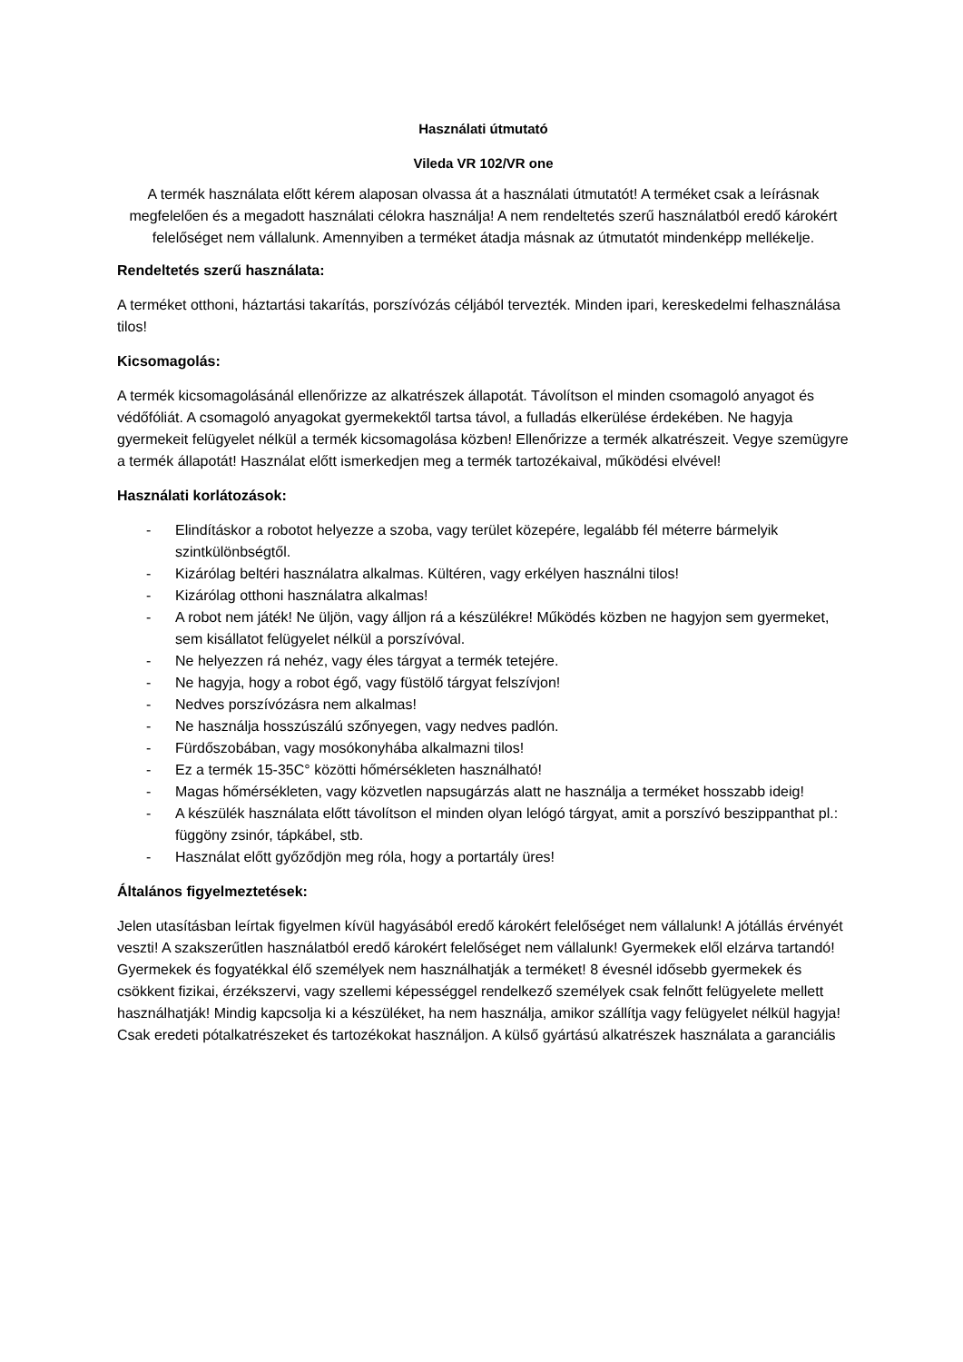Használati útmutató
Vileda VR 102/VR one
A termék használata előtt kérem alaposan olvassa át a használati útmutatót! A terméket csak a leírásnak megfelelően és a megadott használati célokra használja! A nem rendeltetés szerű használatból eredő károkért felelőséget nem vállalunk. Amennyiben a terméket átadja másnak az útmutatót mindenképp mellékelje.
Rendeltetés szerű használata:
A terméket otthoni, háztartási takarítás, porszívózás céljából tervezték. Minden ipari, kereskedelmi felhasználása tilos!
Kicsomagolás:
A termék kicsomagolásánál ellenőrizze az alkatrészek állapotát. Távolítson el minden csomagoló anyagot és védőfóliát. A csomagoló anyagokat gyermekektől tartsa távol, a fulladás elkerülése érdekében. Ne hagyja gyermekeit felügyelet nélkül a termék kicsomagolása közben! Ellenőrizze a termék alkatrészeit. Vegye szemügyre a termék állapotát! Használat előtt ismerkedjen meg a termék tartozékaival, működési elvével!
Használati korlátozások:
- Elindításkor a robotot helyezze a szoba, vagy terület közepére, legalább fél méterre bármelyik szintkülönbségtől.
- Kizárólag beltéri használatra alkalmas. Kültéren, vagy erkélyen használni tilos!
- Kizárólag otthoni használatra alkalmas!
- A robot nem játék! Ne üljön, vagy álljon rá a készülékre! Működés közben ne hagyjon sem gyermeket, sem kisállatot felügyelet nélkül a porszívóval.
- Ne helyezzen rá nehéz, vagy éles tárgyat a termék tetejére.
- Ne hagyja, hogy a robot égő, vagy füstölő tárgyat felszívjon!
- Nedves porszívózásra nem alkalmas!
- Ne használja hosszúszálú szőnyegen, vagy nedves padlón.
- Fürdőszobában, vagy mosókonyhába alkalmazni tilos!
- Ez a termék 15-35C° közötti hőmérsékleten használható!
- Magas hőmérsékleten, vagy közvetlen napsugárzás alatt ne használja a terméket hosszabb ideig!
- A készülék használata előtt távolítson el minden olyan lelógó tárgyat, amit a porszívó beszippanthat pl.: függöny zsinór, tápkábel, stb.
- Használat előtt győződjön meg róla, hogy a portartály üres!
Általános figyelmeztetések:
Jelen utasításban leírtak figyelmen kívül hagyásából eredő károkért felelőséget nem vállalunk! A jótállás érvényét veszti! A szakszerűtlen használatból eredő károkért felelőséget nem vállalunk! Gyermekek elől elzárva tartandó! Gyermekek és fogyatékkal élő személyek nem használhatják a terméket! 8 évesnél idősebb gyermekek és csökkent fizikai, érzékszervi, vagy szellemi képességgel rendelkező személyek csak felnőtt felügyelete mellett használhatják! Mindig kapcsolja ki a készüléket, ha nem használja, amikor szállítja vagy felügyelet nélkül hagyja! Csak eredeti pótalkatrészeket és tartozékokat használjon. A külső gyártású alkatrészek használata a garanciális